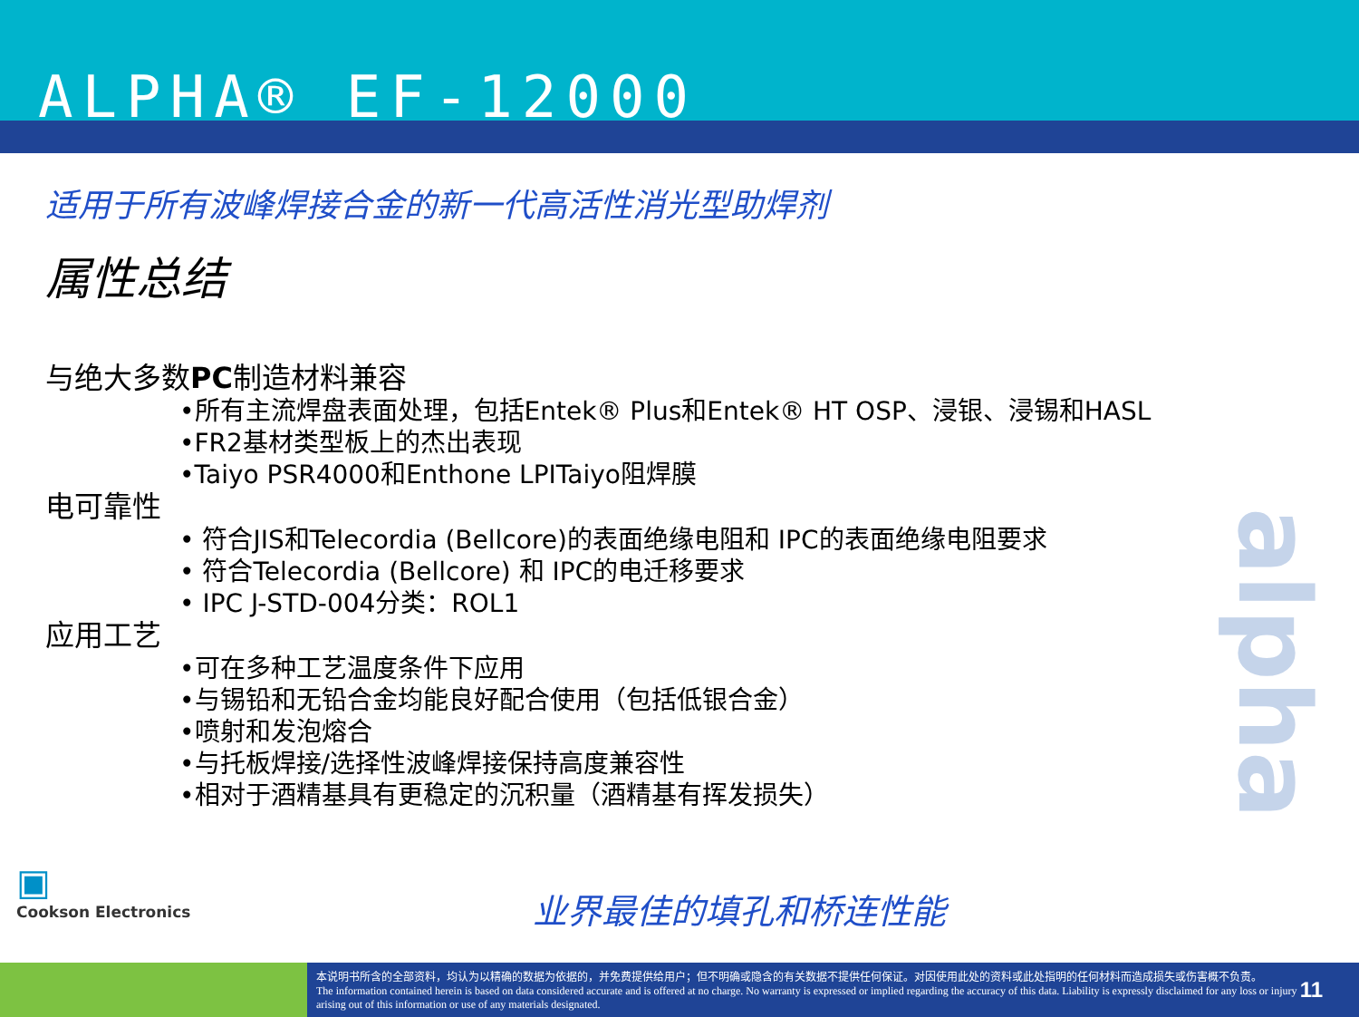ALPHA® EF-12000
适用于所有波峰焊接合金的新一代高活性消光型助焊剂
属性总结
与绝大多数PC制造材料兼容
•所有主流焊盘表面处理，包括Entek® Plus和Entek® HT OSP、浸银、浸锡和HASL
•FR2基材类型板上的杰出表现
•Taiyo PSR4000和Enthone LPITaiyo阻焊膜
电可靠性
• 符合JIS和Telecordia (Bellcore)的表面绝缘电阻和 IPC的表面绝缘电阻要求
• 符合Telecordia (Bellcore) 和 IPC的电迁移要求
• IPC J-STD-004分类：ROL1
应用工艺
•可在多种工艺温度条件下应用
•与锡铅和无铅合金均能良好配合使用（包括低银合金）
•喷射和发泡熔合
•与托板焊接/选择性波峰焊接保持高度兼容性
•相对于酒精基具有更稳定的沉积量（酒精基有挥发损失）
alpha
▣
Cookson Electronics
业界最佳的填孔和桥连性能
本说明书所含的全部资料，均认为以精确的数据为依据的，并免费提供给用户；但不明确或隐含的有关数据不提供任何保证。对因使用此处的资料或此处指明的任何材料而造成损失或伤害概不负责。
The information contained herein is based on data considered accurate and is offered at no charge. No warranty is expressed or implied regarding the accuracy of this data. Liability is expressly disclaimed for any loss or injury arising out of this information or use of any materials designated.
11